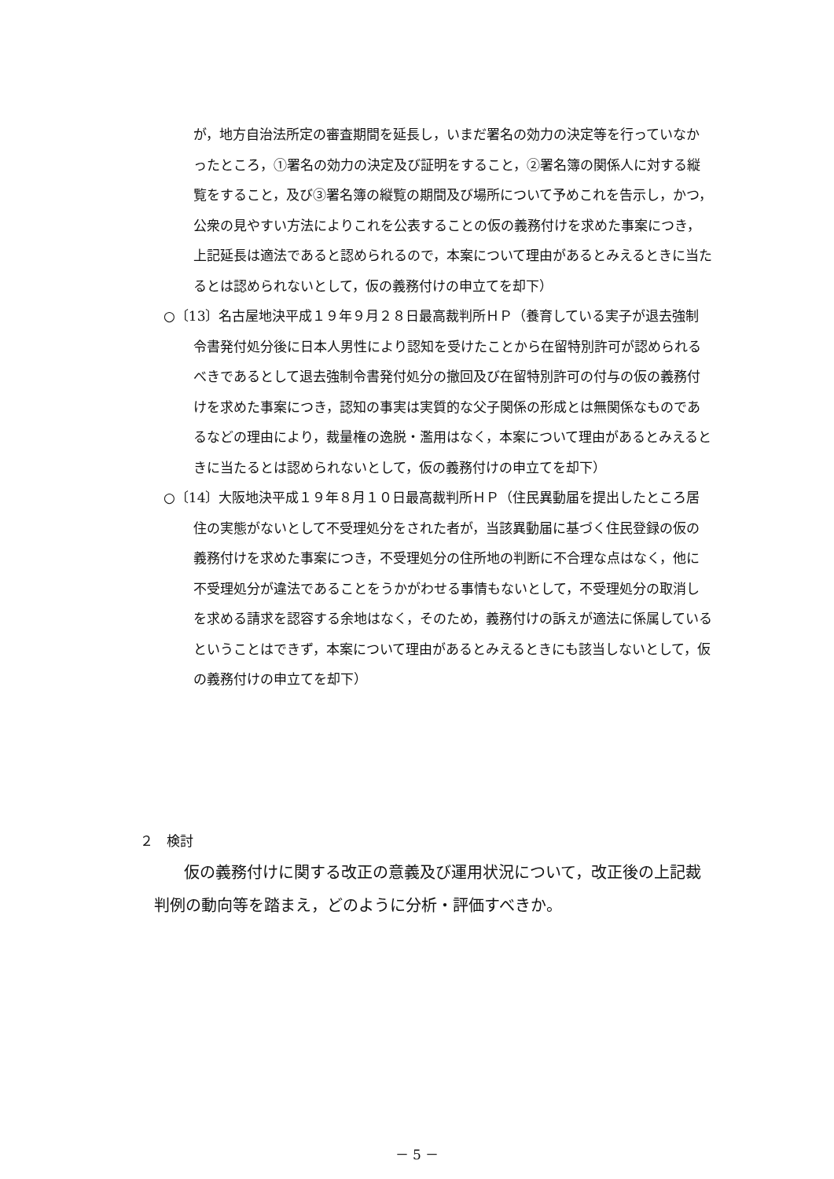が，地方自治法所定の審査期間を延長し，いまだ署名の効力の決定等を行っていなかったところ，①署名の効力の決定及び証明をすること，②署名簿の関係人に対する縦覧をすること，及び③署名簿の縦覧の期間及び場所について予めこれを告示し，かつ，公衆の見やすい方法によりこれを公表することの仮の義務付けを求めた事案につき，上記延長は適法であると認められるので，本案について理由があるとみえるときに当たるとは認められないとして，仮の義務付けの申立てを却下）
○〔13〕名古屋地決平成１９年９月２８日最高裁判所ＨＰ（養育している実子が退去強制令書発付処分後に日本人男性により認知を受けたことから在留特別許可が認められるべきであるとして退去強制令書発付処分の撤回及び在留特別許可の付与の仮の義務付けを求めた事案につき，認知の事実は実質的な父子関係の形成とは無関係なものであるなどの理由により，裁量権の逸脱・濫用はなく，本案について理由があるとみえるときに当たるとは認められないとして，仮の義務付けの申立てを却下）
○〔14〕大阪地決平成１９年８月１０日最高裁判所ＨＰ（住民異動届を提出したところ居住の実態がないとして不受理処分をされた者が，当該異動届に基づく住民登録の仮の義務付けを求めた事案につき，不受理処分の住所地の判断に不合理な点はなく，他に不受理処分が違法であることをうかがわせる事情もないとして，不受理処分の取消しを求める請求を認容する余地はなく，そのため，義務付けの訴えが適法に係属しているということはできず，本案について理由があるとみえるときにも該当しないとして，仮の義務付けの申立てを却下）
２　検討
仮の義務付けに関する改正の意義及び運用状況について，改正後の上記裁判例の動向等を踏まえ，どのように分析・評価すべきか。
－ 5 －